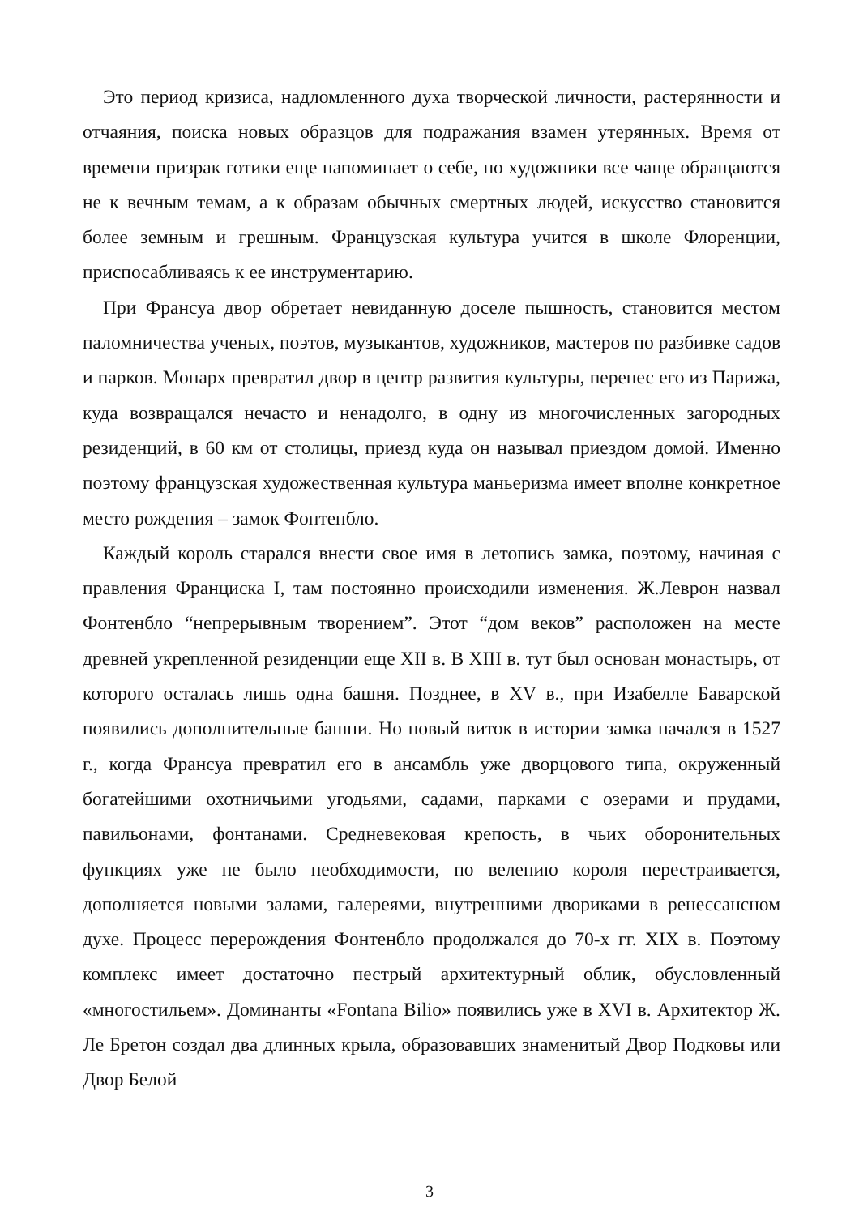Это период кризиса, надломленного духа творческой личности, растерянности и отчаяния, поиска новых образцов для подражания взамен утерянных. Время от времени призрак готики еще напоминает о себе, но художники все чаще обращаются не к вечным темам, а к образам обычных смертных людей, искусство становится более земным и грешным. Французская культура учится в школе Флоренции, приспосабливаясь к ее инструментарию.
При Франсуа двор обретает невиданную доселе пышность, становится местом паломничества ученых, поэтов, музыкантов, художников, мастеров по разбивке садов и парков. Монарх превратил двор в центр развития культуры, перенес его из Парижа, куда возвращался нечасто и ненадолго, в одну из многочисленных загородных резиденций, в 60 км от столицы, приезд куда он называл приездом домой. Именно поэтому французская художественная культура маньеризма имеет вполне конкретное место рождения – замок Фонтенбло.
Каждый король старался внести свое имя в летопись замка, поэтому, начиная с правления Франциска I, там постоянно происходили изменения. Ж.Леврон назвал Фонтенбло “непрерывным творением”. Этот “дом веков” расположен на месте древней укрепленной резиденции еще XII в. В XIII в. тут был основан монастырь, от которого осталась лишь одна башня. Позднее, в XV в., при Изабелле Баварской появились дополнительные башни. Но новый виток в истории замка начался в 1527 г., когда Франсуа превратил его в ансамбль уже дворцового типа, окруженный богатейшими охотничьими угодьями, садами, парками с озерами и прудами, павильонами, фонтанами. Средневековая крепость, в чьих оборонительных функциях уже не было необходимости, по велению короля перестраивается, дополняется новыми залами, галереями, внутренними двориками в ренессансном духе. Процесс перерождения Фонтенбло продолжался до 70-х гг. XIX в. Поэтому комплекс имеет достаточно пестрый архитектурный облик, обусловленный «многостильем». Доминанты «Fontana Bilio» появились уже в XVI в. Архитектор Ж. Ле Бретон создал два длинных крыла, образовавших знаменитый Двор Подковы или Двор Белой
3